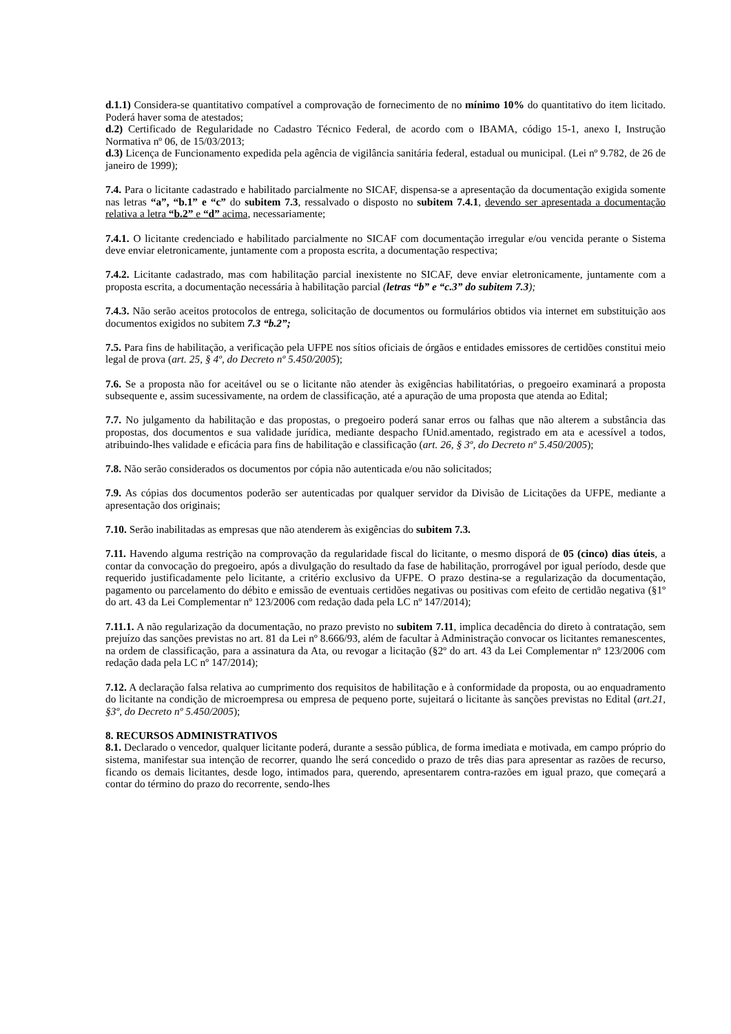d.1.1) Considera-se quantitativo compatível a comprovação de fornecimento de no mínimo 10% do quantitativo do item licitado. Poderá haver soma de atestados;
d.2) Certificado de Regularidade no Cadastro Técnico Federal, de acordo com o IBAMA, código 15-1, anexo I, Instrução Normativa nº 06, de 15/03/2013;
d.3) Licença de Funcionamento expedida pela agência de vigilância sanitária federal, estadual ou municipal. (Lei nº 9.782, de 26 de janeiro de 1999);
7.4. Para o licitante cadastrado e habilitado parcialmente no SICAF, dispensa-se a apresentação da documentação exigida somente nas letras “a”, “b.1” e “c” do subitem 7.3, ressalvado o disposto no subitem 7.4.1, devendo ser apresentada a documentação relativa a letra “b.2” e “d” acima, necessariamente;
7.4.1. O licitante credenciado e habilitado parcialmente no SICAF com documentação irregular e/ou vencida perante o Sistema deve enviar eletronicamente, juntamente com a proposta escrita, a documentação respectiva;
7.4.2. Licitante cadastrado, mas com habilitação parcial inexistente no SICAF, deve enviar eletronicamente, juntamente com a proposta escrita, a documentação necessária à habilitação parcial (letras “b” e “c.3” do subitem 7.3);
7.4.3. Não serão aceitos protocolos de entrega, solicitação de documentos ou formulários obtidos via internet em substituição aos documentos exigidos no subitem 7.3 “b.2”;
7.5. Para fins de habilitação, a verificação pela UFPE nos sítios oficiais de órgãos e entidades emissores de certidões constitui meio legal de prova (art. 25, § 4º, do Decreto nº 5.450/2005);
7.6. Se a proposta não for aceitável ou se o licitante não atender às exigências habilitatórias, o pregoeiro examinará a proposta subsequente e, assim sucessivamente, na ordem de classificação, até a apuração de uma proposta que atenda ao Edital;
7.7. No julgamento da habilitação e das propostas, o pregoeiro poderá sanar erros ou falhas que não alterem a substância das propostas, dos documentos e sua validade jurídica, mediante despacho fUnid.amentado, registrado em ata e acessível a todos, atribuindo-lhes validade e eficácia para fins de habilitação e classificação (art. 26, § 3º, do Decreto nº 5.450/2005);
7.8. Não serão considerados os documentos por cópia não autenticada e/ou não solicitados;
7.9. As cópias dos documentos poderão ser autenticadas por qualquer servidor da Divisão de Licitações da UFPE, mediante a apresentação dos originais;
7.10. Serão inabilitadas as empresas que não atenderem às exigências do subitem 7.3.
7.11. Havendo alguma restrição na comprovação da regularidade fiscal do licitante, o mesmo disporá de 05 (cinco) dias úteis, a contar da convocação do pregoeiro, após a divulgação do resultado da fase de habilitação, prorrogável por igual período, desde que requerido justificadamente pelo licitante, a critério exclusivo da UFPE. O prazo destina-se a regularização da documentação, pagamento ou parcelamento do débito e emissão de eventuais certidões negativas ou positivas com efeito de certidão negativa (§1º do art. 43 da Lei Complementar nº 123/2006 com redação dada pela LC nº 147/2014);
7.11.1. A não regularização da documentação, no prazo previsto no subitem 7.11, implica decadência do direto à contratação, sem prejuízo das sanções previstas no art. 81 da Lei nº 8.666/93, além de facultar à Administração convocar os licitantes remanescentes, na ordem de classificação, para a assinatura da Ata, ou revogar a licitação (§2º do art. 43 da Lei Complementar nº 123/2006 com redação dada pela LC nº 147/2014);
7.12. A declaração falsa relativa ao cumprimento dos requisitos de habilitação e à conformidade da proposta, ou ao enquadramento do licitante na condição de microempresa ou empresa de pequeno porte, sujeitará o licitante às sanções previstas no Edital (art.21, §3º, do Decreto nº 5.450/2005);
8. RECURSOS ADMINISTRATIVOS
8.1. Declarado o vencedor, qualquer licitante poderá, durante a sessão pública, de forma imediata e motivada, em campo próprio do sistema, manifestar sua intenção de recorrer, quando lhe será concedido o prazo de três dias para apresentar as razões de recurso, ficando os demais licitantes, desde logo, intimados para, querendo, apresentarem contra-razões em igual prazo, que começará a contar do término do prazo do recorrente, sendo-lhes